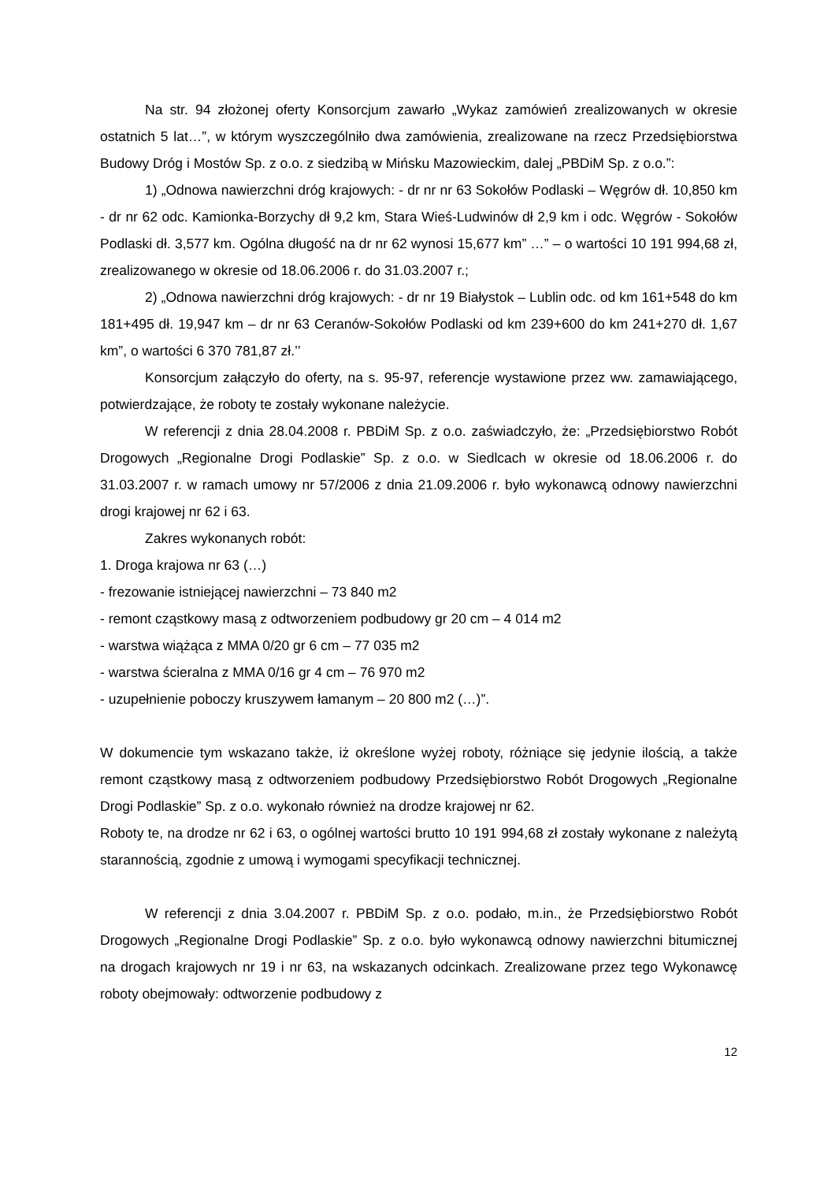Na str. 94 złożonej oferty Konsorcjum zawarło „Wykaz zamówień zrealizowanych w okresie ostatnich 5 lat…”, w którym wyszczególniło dwa zamówienia, zrealizowane na rzecz Przedsiębiorstwa Budowy Dróg i Mostów Sp. z o.o. z siedzibą w Mińsku Mazowieckim, dalej „PBDiM Sp. z o.o.”:
1) „Odnowa nawierzchni dróg krajowych: - dr nr nr 63 Sokołów Podlaski – Węgrów dł. 10,850 km - dr nr 62 odc. Kamionka-Borzychy dł 9,2 km, Stara Wieś-Ludwinów dł 2,9 km i odc. Węgrów - Sokołów Podlaski dł. 3,577 km. Ogólna długość na dr nr 62 wynosi 15,677 km” …” – o wartości 10 191 994,68 zł, zrealizowanego w okresie od 18.06.2006 r. do 31.03.2007 r.;
2) „Odnowa nawierzchni dróg krajowych: - dr nr 19 Białystok – Lublin odc. od km 161+548 do km 181+495 dł. 19,947 km – dr nr 63 Ceranów-Sokołów Podlaski od km 239+600 do km 241+270 dł. 1,67 km”, o wartości 6 370 781,87 zł.’’
Konsorcjum załączyło do oferty, na s. 95-97, referencje wystawione przez ww. zamawiającego, potwierdzające, że roboty te zostały wykonane należycie.
W referencji z dnia 28.04.2008 r. PBDiM Sp. z o.o. zaświadczyło, że: „Przedsiębiorstwo Robót Drogowych „Regionalne Drogi Podlaskie” Sp. z o.o. w Siedlcach w okresie od 18.06.2006 r. do 31.03.2007 r. w ramach umowy nr 57/2006 z dnia 21.09.2006 r. było wykonawcą odnowy nawierzchni drogi krajowej nr 62 i 63.
Zakres wykonanych robót:
1. Droga krajowa nr 63 (…)
- frezowanie istniejącej nawierzchni – 73 840 m2
- remont cząstkowy masą z odtworzeniem podbudowy gr 20 cm – 4 014 m2
- warstwa wiążąca z MMA 0/20 gr 6 cm – 77 035 m2
- warstwa ścieralna z MMA 0/16 gr 4 cm – 76 970 m2
- uzupełnienie poboczy kruszywem łamanym – 20 800 m2 (…)”.
W dokumencie tym wskazano także, iż określone wyżej roboty, różniące się jedynie ilością, a także remont cząstkowy masą z odtworzeniem podbudowy Przedsiębiorstwo Robót Drogowych „Regionalne Drogi Podlaskie” Sp. z o.o. wykonało również na drodze krajowej nr 62.
Roboty te, na drodze nr 62 i 63, o ogólnej wartości brutto 10 191 994,68 zł zostały wykonane z należytą starannością, zgodnie z umową i wymogami specyfikacji technicznej.
W referencji z dnia 3.04.2007 r. PBDiM Sp. z o.o. podało, m.in., że Przedsiębiorstwo Robót Drogowych „Regionalne Drogi Podlaskie” Sp. z o.o. było wykonawcą odnowy nawierzchni bitumicznej na drogach krajowych nr 19 i nr 63, na wskazanych odcinkach. Zrealizowane przez tego Wykonawcę roboty obejmowały: odtworzenie podbudowy z
12